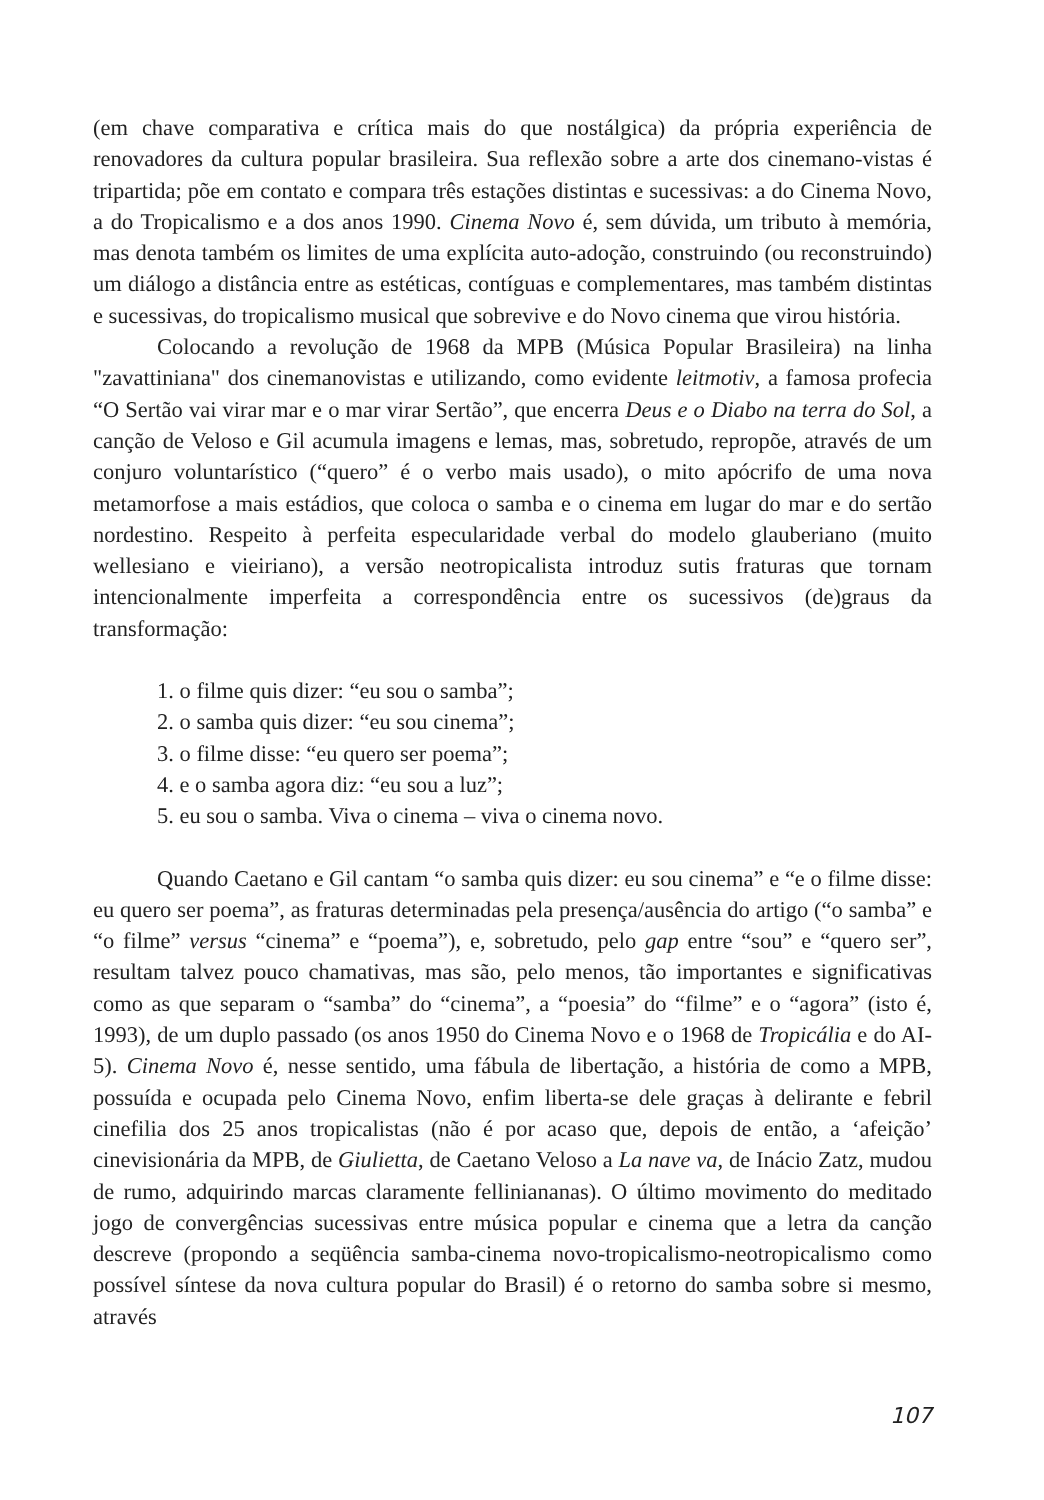(em chave comparativa e crítica mais do que nostálgica) da própria experiência de renovadores da cultura popular brasileira. Sua reflexão sobre a arte dos cinemano-vistas é tripartida; põe em contato e compara três estações distintas e sucessivas: a do Cinema Novo, a do Tropicalismo e a dos anos 1990. Cinema Novo é, sem dúvida, um tributo à memória, mas denota também os limites de uma explícita auto-adoção, construindo (ou reconstruindo) um diálogo a distância entre as estéticas, contíguas e complementares, mas também distintas e sucessivas, do tropicalismo musical que sobrevive e do Novo cinema que virou história.
Colocando a revolução de 1968 da MPB (Música Popular Brasileira) na linha "zavattiniana" dos cinemanovistas e utilizando, como evidente leitmotiv, a famosa profecia “O Sertão vai virar mar e o mar virar Sertão”, que encerra Deus e o Diabo na terra do Sol, a canção de Veloso e Gil acumula imagens e lemas, mas, sobretudo, repropõe, através de um conjuro voluntarístico (“quero” é o verbo mais usado), o mito apócrifo de uma nova metamorfose a mais estádios, que coloca o samba e o cinema em lugar do mar e do sertão nordestino. Respeito à perfeita especularidade verbal do modelo glauberiano (muito wellesiano e vieiriano), a versão neotropicalista introduz sutis fraturas que tornam intencionalmente imperfeita a correspondência entre os sucessivos (de)graus da transformação:
1. o filme quis dizer: “eu sou o samba”;
2. o samba quis dizer: “eu sou cinema”;
3. o filme disse: “eu quero ser poema”;
4. e o samba agora diz: “eu sou a luz”;
5. eu sou o samba. Viva o cinema – viva o cinema novo.
Quando Caetano e Gil cantam “o samba quis dizer: eu sou cinema” e “e o filme disse: eu quero ser poema”, as fraturas determinadas pela presença/ausência do artigo (“o samba” e “o filme” versus “cinema” e “poema”), e, sobretudo, pelo gap entre “sou” e “quero ser”, resultam talvez pouco chamativas, mas são, pelo menos, tão importantes e significativas como as que separam o “samba” do “cinema”, a “poesia” do “filme” e o “agora” (isto é, 1993), de um duplo passado (os anos 1950 do Cinema Novo e o 1968 de Tropicália e do AI-5). Cinema Novo é, nesse sentido, uma fábula de libertação, a história de como a MPB, possuída e ocupada pelo Cinema Novo, enfim liberta-se dele graças à delirante e febril cinefilia dos 25 anos tropicalistas (não é por acaso que, depois de então, a ‘afeição’ cinevisionária da MPB, de Giulietta, de Caetano Veloso a La nave va, de Inácio Zatz, mudou de rumo, adquirindo marcas claramente felliniananas). O último movimento do meditado jogo de convergências sucessivas entre música popular e cinema que a letra da canção descreve (propondo a seqüência samba-cinema novo-tropicalismo-neotropicalismo como possível síntese da nova cultura popular do Brasil) é o retorno do samba sobre si mesmo, através
107